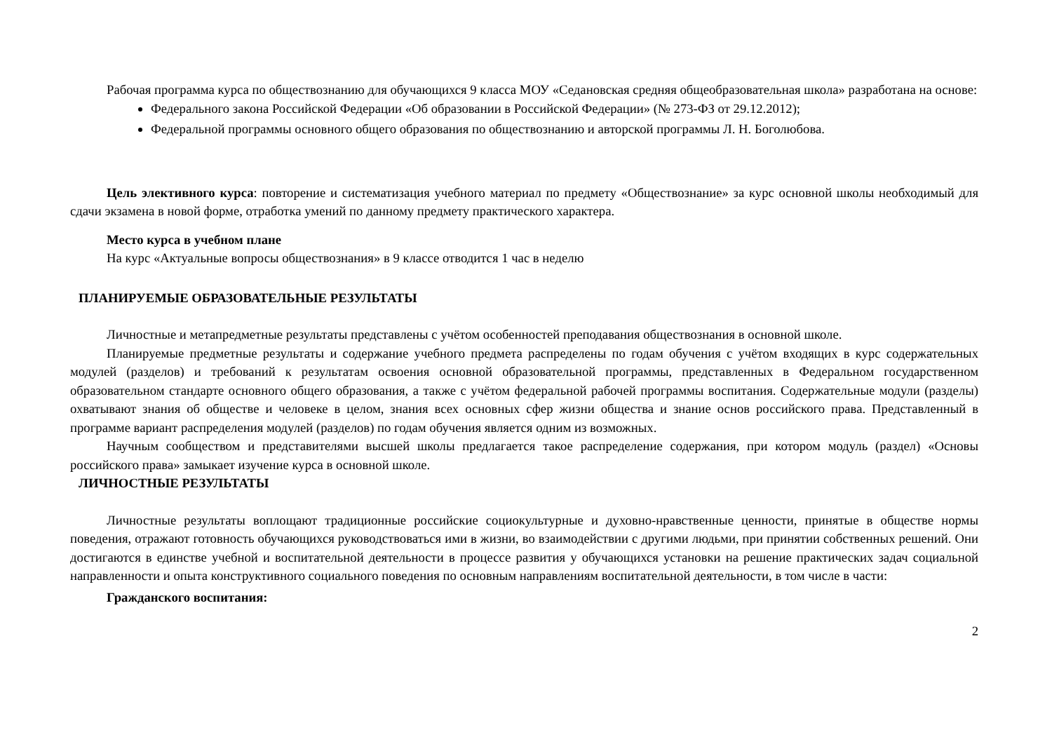Рабочая программа курса по обществознанию для обучающихся 9 класса МОУ «Седановская средняя общеобразовательная школа» разработана на основе:
Федерального закона Российской Федерации «Об образовании в Российской Федерации» (№ 273-ФЗ от 29.12.2012);
Федеральной программы основного общего образования по обществознанию и авторской программы Л. Н. Боголюбова.
Цель элективного курса: повторение и систематизация учебного материал по предмету «Обществознание» за курс основной школы необходимый для сдачи экзамена в новой форме, отработка умений по данному предмету практического характера.
Место курса в учебном плане
На курс «Актуальные вопросы обществознания» в 9 классе отводится 1 час в неделю
ПЛАНИРУЕМЫЕ ОБРАЗОВАТЕЛЬНЫЕ РЕЗУЛЬТАТЫ
Личностные и метапредметные результаты представлены с учётом особенностей преподавания обществознания в основной школе.
Планируемые предметные результаты и содержание учебного предмета распределены по годам обучения с учётом входящих в курс содержательных модулей (разделов) и требований к результатам освоения основной образовательной программы, представленных в Федеральном государственном образовательном стандарте основного общего образования, а также с учётом федеральной рабочей программы воспитания. Содержательные модули (разделы) охватывают знания об обществе и человеке в целом, знания всех основных сфер жизни общества и знание основ российского права. Представленный в программе вариант распределения модулей (разделов) по годам обучения является одним из возможных.
Научным сообществом и представителями высшей школы предлагается такое распределение содержания, при котором модуль (раздел) «Основы российского права» замыкает изучение курса в основной школе.
ЛИЧНОСТНЫЕ РЕЗУЛЬТАТЫ
Личностные результаты воплощают традиционные российские социокультурные и духовно-нравственные ценности, принятые в обществе нормы поведения, отражают готовность обучающихся руководствоваться ими в жизни, во взаимодействии с другими людьми, при принятии собственных решений. Они достигаются в единстве учебной и воспитательной деятельности в процессе развития у обучающихся установки на решение практических задач социальной направленности и опыта конструктивного социального поведения по основным направлениям воспитательной деятельности, в том числе в части:
Гражданского воспитания:
2